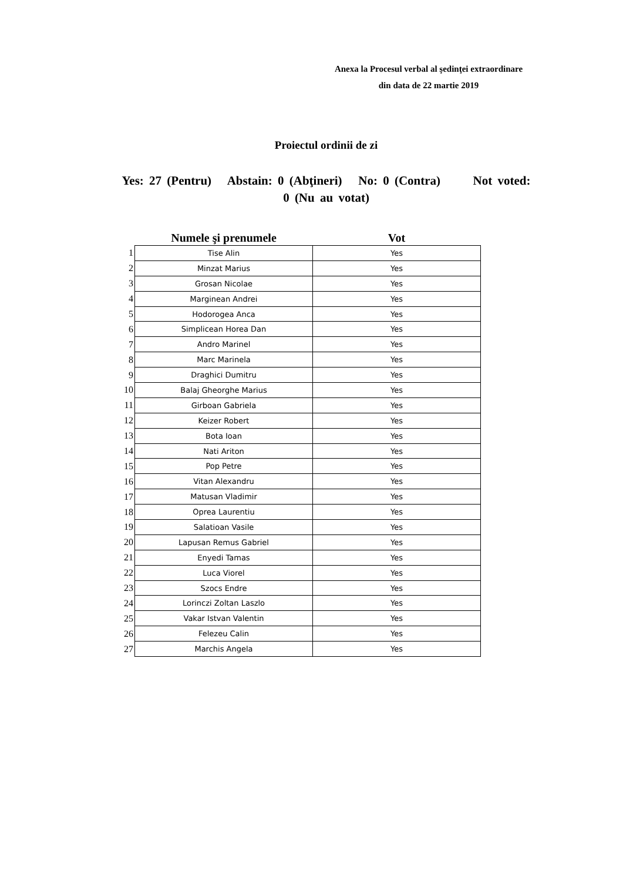Anexa la Procesul verbal al şedinţei extraordinare
din data de 22 martie 2019
Proiectul ordinii de zi
Yes: 27 (Pentru) Abstain: 0 (Abţineri) No: 0 (Contra) Not voted: 0 (Nu au votat)
| | Numele şi prenumele | Vot |
| --- | --- | --- |
| 1 | Tise Alin | Yes |
| 2 | Minzat Marius | Yes |
| 3 | Grosan Nicolae | Yes |
| 4 | Marginean Andrei | Yes |
| 5 | Hodorogea Anca | Yes |
| 6 | Simplicean Horea Dan | Yes |
| 7 | Andro Marinel | Yes |
| 8 | Marc Marinela | Yes |
| 9 | Draghici Dumitru | Yes |
| 10 | Balaj Gheorghe Marius | Yes |
| 11 | Girboan Gabriela | Yes |
| 12 | Keizer Robert | Yes |
| 13 | Bota Ioan | Yes |
| 14 | Nati Ariton | Yes |
| 15 | Pop Petre | Yes |
| 16 | Vitan Alexandru | Yes |
| 17 | Matusan Vladimir | Yes |
| 18 | Oprea Laurentiu | Yes |
| 19 | Salatioan Vasile | Yes |
| 20 | Lapusan Remus Gabriel | Yes |
| 21 | Enyedi Tamas | Yes |
| 22 | Luca Viorel | Yes |
| 23 | Szocs Endre | Yes |
| 24 | Lorinczi Zoltan Laszlo | Yes |
| 25 | Vakar Istvan Valentin | Yes |
| 26 | Felezeu Calin | Yes |
| 27 | Marchis Angela | Yes |